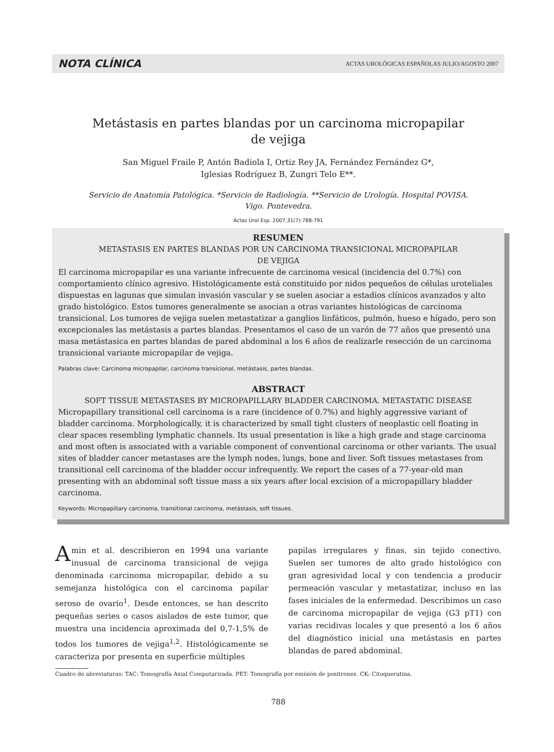NOTA CLÍNICA ACTAS UROLÓGICAS ESPAÑOLAS JULIO/AGOSTO 2007
Metástasis en partes blandas por un carcinoma micropapilar
de vejiga
San Miguel Fraile P, Antón Badiola I, Ortiz Rey JA, Fernández Fernández G*,
Iglesias Rodríguez B, Zungri Telo E**.
Servicio de Anatomía Patológica. *Servicio de Radiología. **Servicio de Urología. Hospital POVISA.
Vigo. Pontevedra.
Actas Urol Esp. 2007;31(7):788-791
RESUMEN
METASTASIS EN PARTES BLANDAS POR UN CARCINOMA TRANSICIONAL MICROPAPILAR
DE VEJIGA
El carcinoma micropapilar es una variante infrecuente de carcinoma vesical (incidencia del 0.7%) con comportamiento clínico agresivo. Histológicamente está constituido por nidos pequeños de células uroteliales dispuestas en lagunas que simulan invasión vascular y se suelen asociar a estadios clínicos avanzados y alto grado histológico. Estos tumores generalmente se asocian a otras variantes histológicas de carcinoma transicional. Los tumores de vejiga suelen metastatizar a ganglios linfáticos, pulmón, hueso e hígado, pero son excepcionales las metástasis a partes blandas. Presentamos el caso de un varón de 77 años que presentó una masa metástasica en partes blandas de pared abdominal a los 6 años de realizarle resección de un carcinoma transicional variante micropapilar de vejiga.
Palabras clave: Carcinoma micropapilar, carcinoma transicional, metástasis, partes blandas.
ABSTRACT
SOFT TISSUE METASTASES BY MICROPAPILLARY BLADDER CARCINOMA. METASTATIC DISEASE
Micropapillary transitional cell carcinoma is a rare (incidence of 0.7%) and highly aggressive variant of bladder carcinoma. Morphologically, it is characterized by small tight clusters of neoplastic cell floating in clear spaces resembling lymphatic channels. Its usual presentation is like a high grade and stage carcinoma and most often is associated with a variable component of conventional carcinoma or other variants. The usual sites of bladder cancer metastases are the lymph nodes, lungs, bone and liver. Soft tissues metastases from transitional cell carcinoma of the bladder occur infrequently. We report the cases of a 77-year-old man presenting with an abdominal soft tissue mass a six years after local excision of a micropapillary bladder carcinoma.
Keywords: Micropapillary carcinoma, transitional carcinoma, metástasis, soft tissues.
Amin et al. describieron en 1994 una variante inusual de carcinoma transicional de vejiga denominada carcinoma micropapilar, debido a su semejanza histológica con el carcinoma papilar seroso de ovario<sup>1</sup>. Desde entonces, se han descrito pequeñas series o casos aislados de este tumor, que muestra una incidencia aproximada del 0,7-1,5% de todos los tumores de vejiga<sup>1,2</sup>. Histológicamente se caracteriza por presenta en superficie múltiples
papilas irregulares y finas, sin tejido conectivo. Suelen ser tumores de alto grado histológico con gran agresividad local y con tendencia a producir permeación vascular y metastatizar, incluso en las fases iniciales de la enfermedad. Describimos un caso de carcinoma micropapilar de vejiga (G3 pT1) con varias recidivas locales y que presentó a los 6 años del diagnóstico inicial una metástasis en partes blandas de pared abdominal.
Cuadro de abreviaturas: TAC: Tomografía Axial Computarizada. PET: Tomografía por emisión de positrones. CK: Citoqueratina.
788